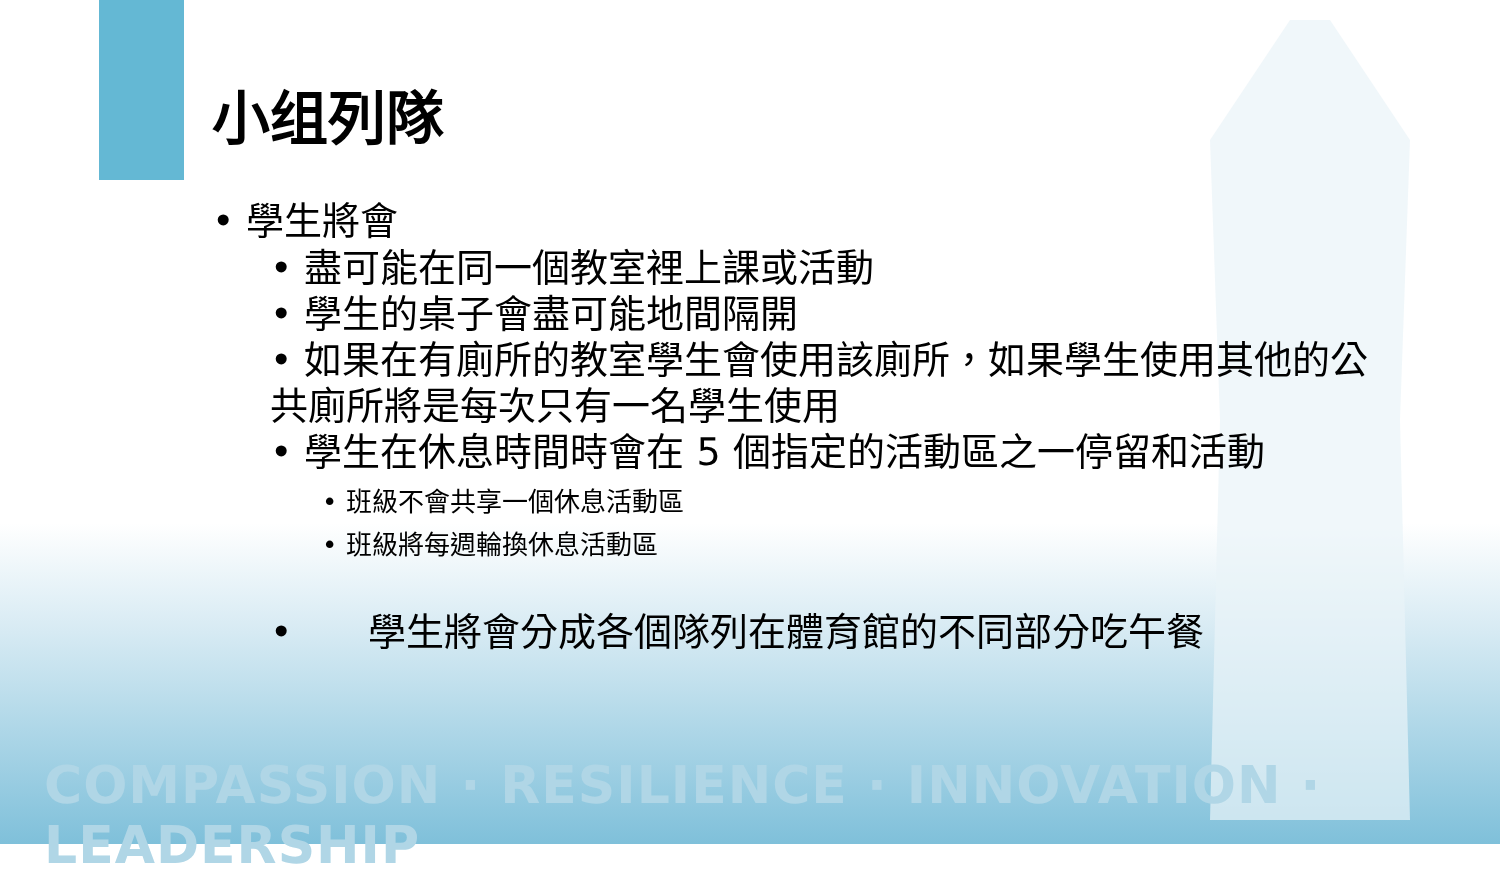小组列隊
• 學生將會
• 盡可能在同一個教室裡上課或活動
• 學生的桌子會盡可能地間隔開
• 如果在有廁所的教室學生會使用該廁所，如果學生使用其他的公共廁所將是每次只有一名學生使用
• 學生在休息時間時會在 5 個指定的活動區之一停留和活動
• 班級不會共享一個休息活動區
• 班級將每週輪換休息活動區
•　　學生將會分成各個隊列在體育館的不同部分吃午餐
COMPASSION · RESILIENCE · INNOVATION · LEADERSHIP